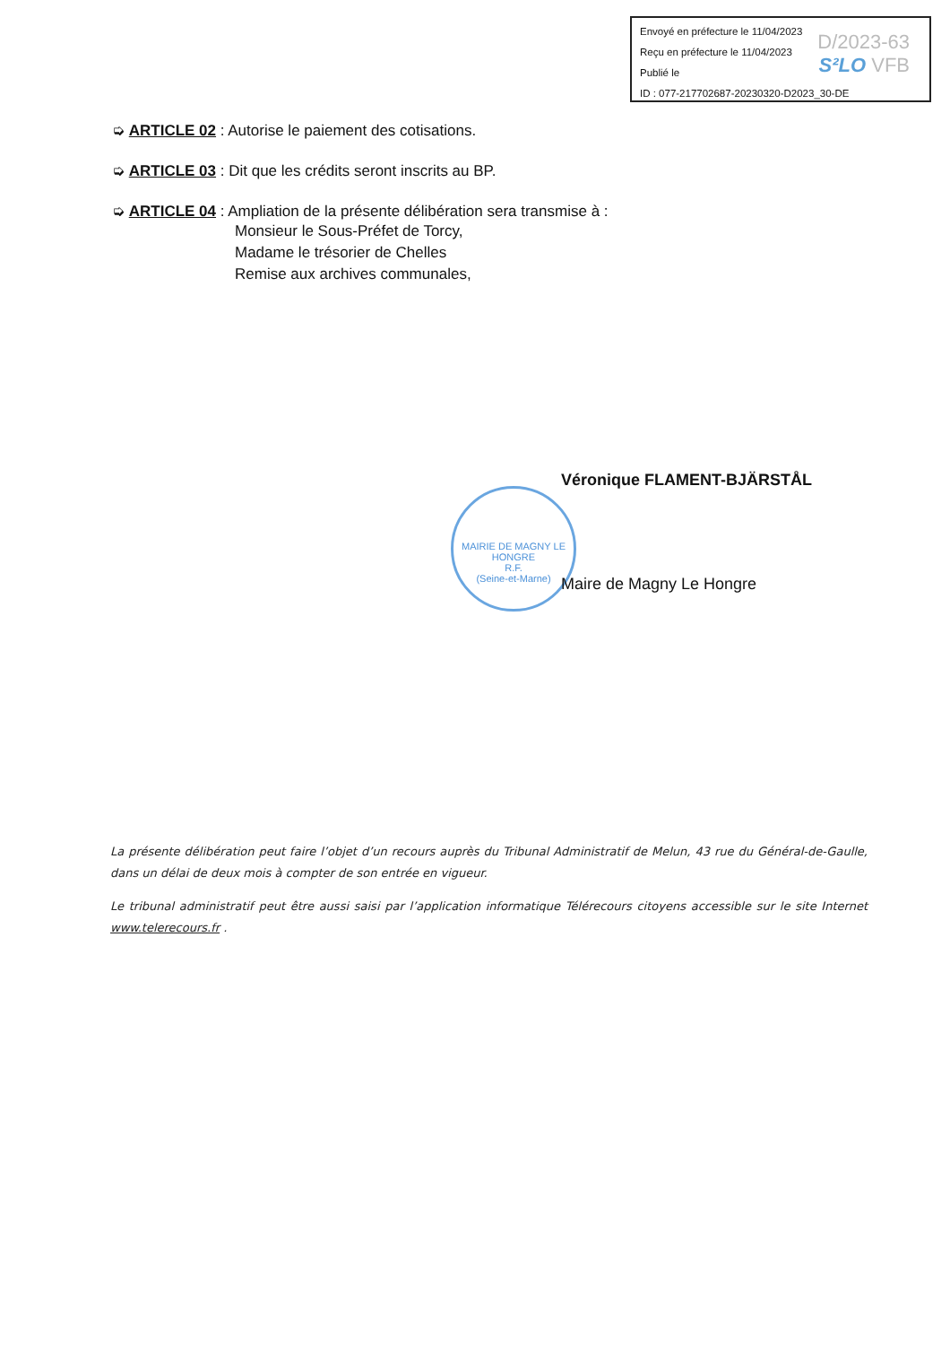Envoyé en préfecture le 11/04/2023
Reçu en préfecture le 11/04/2023
Publié le
ID : 077-217702687-20230320-D2023_30-DE
D/2023-63
S²LO VFB
➭ ARTICLE 02 : Autorise le paiement des cotisations.
➭ ARTICLE 03 : Dit que les crédits seront inscrits au BP.
➭ ARTICLE 04 : Ampliation de la présente délibération sera transmise à :
Monsieur le Sous-Préfet de Torcy,
Madame le trésorier de Chelles
Remise aux archives communales,
MAIRIE DE MAGNY LE HONGRE
R.F.
(Seine-et-Marne)
Véronique FLAMENT-BJÄRSTÅL
Maire de Magny Le Hongre
La présente délibération peut faire l’objet d’un recours auprès du Tribunal Administratif de Melun, 43 rue du Général-de-Gaulle, dans un délai de deux mois à compter de son entrée en vigueur.
Le tribunal administratif peut être aussi saisi par l’application informatique Télérecours citoyens accessible sur le site Internet www.telerecours.fr .